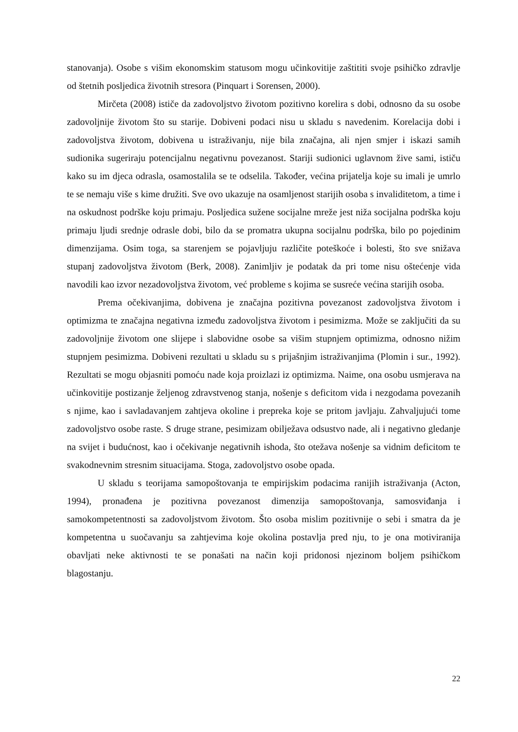stanovanja). Osobe s višim ekonomskim statusom mogu učinkovitije zaštititi svoje psihičko zdravlje od štetnih posljedica životnih stresora (Pinquart i Sorensen, 2000).
Mirčeta (2008) ističe da zadovoljstvo životom pozitivno korelira s dobi, odnosno da su osobe zadovoljnije životom što su starije. Dobiveni podaci nisu u skladu s navedenim. Korelacija dobi i zadovoljstva životom, dobivena u istraživanju, nije bila značajna, ali njen smjer i iskazi samih sudionika sugeriraju potencijalnu negativnu povezanost. Stariji sudionici uglavnom žive sami, ističu kako su im djeca odrasla, osamostalila se te odselila. Također, većina prijatelja koje su imali je umrlo te se nemaju više s kime družiti. Sve ovo ukazuje na osamljenost starijih osoba s invaliditetom, a time i na oskudnost podrške koju primaju. Posljedica sužene socijalne mreže jest niža socijalna podrška koju primaju ljudi srednje odrasle dobi, bilo da se promatra ukupna socijalnu podrška, bilo po pojedinim dimenzijama. Osim toga, sa starenjem se pojavljuju različite poteškoće i bolesti, što sve snižava stupanj zadovoljstva životom (Berk, 2008). Zanimljiv je podatak da pri tome nisu oštećenje vida navodili kao izvor nezadovoljstva životom, već probleme s kojima se susreće većina starijih osoba.
Prema očekivanjima, dobivena je značajna pozitivna povezanost zadovoljstva životom i optimizma te značajna negativna između zadovoljstva životom i pesimizma. Može se zaključiti da su zadovoljnije životom one slijepe i slabovidne osobe sa višim stupnjem optimizma, odnosno nižim stupnjem pesimizma. Dobiveni rezultati u skladu su s prijašnjim istraživanjima (Plomin i sur., 1992). Rezultati se mogu objasniti pomoću nade koja proizlazi iz optimizma. Naime, ona osobu usmjerava na učinkovitije postizanje željenog zdravstvenog stanja, nošenje s deficitom vida i nezgodama povezanih s njime, kao i savladavanjem zahtjeva okoline i prepreka koje se pritom javljaju. Zahvaljujući tome zadovoljstvo osobe raste. S druge strane, pesimizam obilježava odsustvo nade, ali i negativno gledanje na svijet i budućnost, kao i očekivanje negativnih ishoda, što otežava nošenje sa vidnim deficitom te svakodnevnim stresnim situacijama. Stoga, zadovoljstvo osobe opada.
U skladu s teorijama samopoštovanja te empirijskim podacima ranijih istraživanja (Acton, 1994), pronađena je pozitivna povezanost dimenzija samopoštovanja, samosviđanja i samokompetentnosti sa zadovoljstvom životom. Što osoba mislim pozitivnije o sebi i smatra da je kompetentna u suočavanju sa zahtjevima koje okolina postavlja pred nju, to je ona motiviranija obavljati neke aktivnosti te se ponašati na način koji pridonosi njezinom boljem psihičkom blagostanju.
22